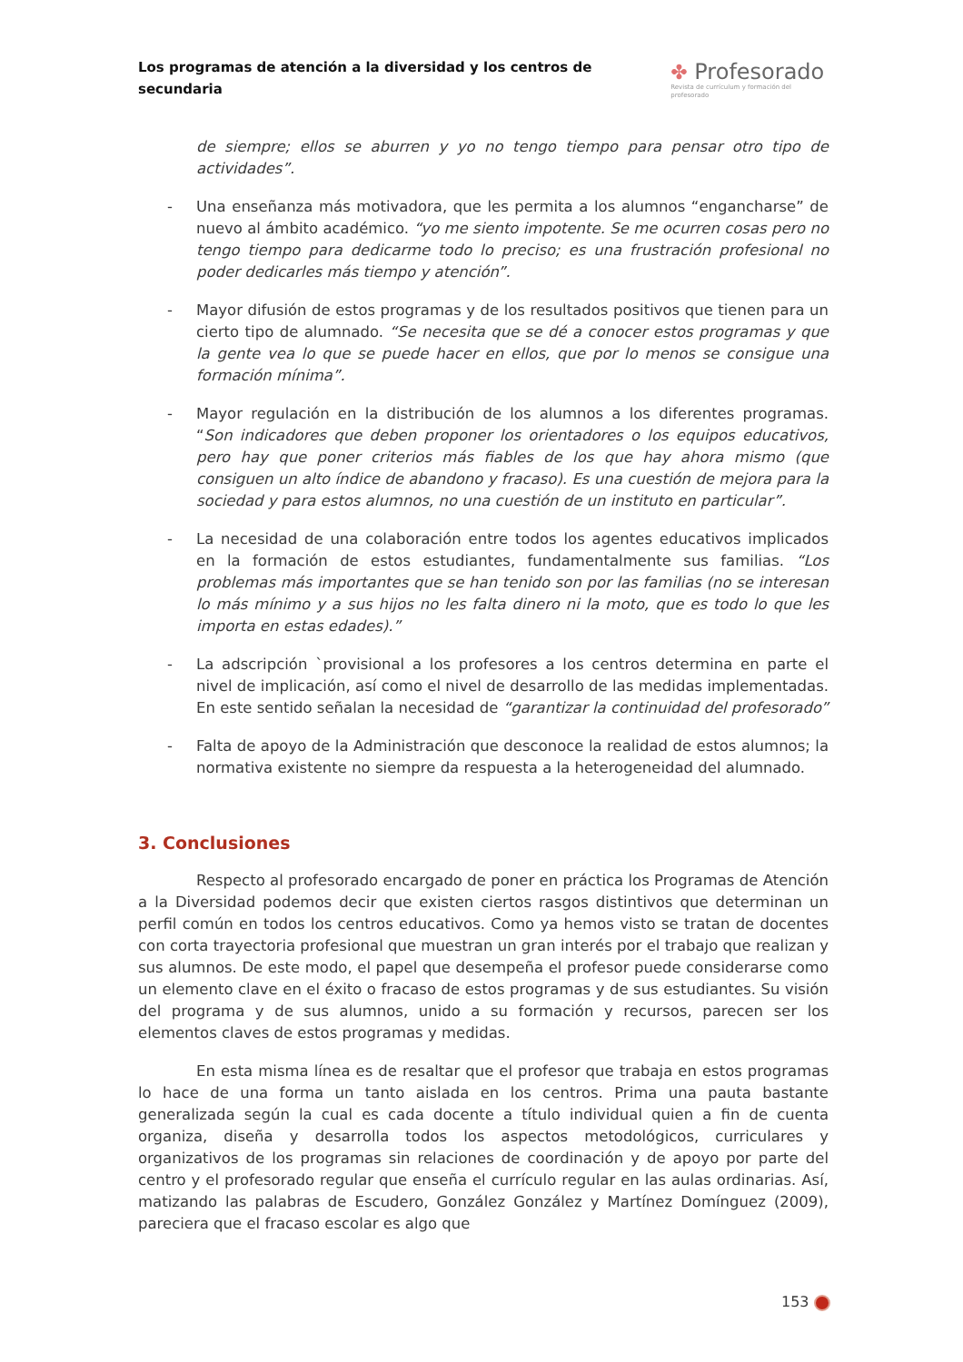Los programas de atención a la diversidad y los centros de secundaria
✤ Profesorado
Revista de currículum y formación del profesorado
de siempre; ellos se aburren y yo no tengo tiempo para pensar otro tipo de actividades”.
- Una enseñanza más motivadora, que les permita a los alumnos “engancharse” de nuevo al ámbito académico. “yo me siento impotente. Se me ocurren cosas pero no tengo tiempo para dedicarme todo lo preciso; es una frustración profesional no poder dedicarles más tiempo y atención”.
- Mayor difusión de estos programas y de los resultados positivos que tienen para un cierto tipo de alumnado. “Se necesita que se dé a conocer estos programas y que la gente vea lo que se puede hacer en ellos, que por lo menos se consigue una formación mínima”.
- Mayor regulación en la distribución de los alumnos a los diferentes programas. “Son indicadores que deben proponer los orientadores o los equipos educativos, pero hay que poner criterios más fiables de los que hay ahora mismo (que consiguen un alto índice de abandono y fracaso). Es una cuestión de mejora para la sociedad y para estos alumnos, no una cuestión de un instituto en particular”.
- La necesidad de una colaboración entre todos los agentes educativos implicados en la formación de estos estudiantes, fundamentalmente sus familias. “Los problemas más importantes que se han tenido son por las familias (no se interesan lo más mínimo y a sus hijos no les falta dinero ni la moto, que es todo lo que les importa en estas edades).”
- La adscripción `provisional a los profesores a los centros determina en parte el nivel de implicación, así como el nivel de desarrollo de las medidas implementadas. En este sentido señalan la necesidad de “garantizar la continuidad del profesorado”
- Falta de apoyo de la Administración que desconoce la realidad de estos alumnos; la normativa existente no siempre da respuesta a la heterogeneidad del alumnado.
3. Conclusiones
Respecto al profesorado encargado de poner en práctica los Programas de Atención a la Diversidad podemos decir que existen ciertos rasgos distintivos que determinan un perfil común en todos los centros educativos. Como ya hemos visto se tratan de docentes con corta trayectoria profesional que muestran un gran interés por el trabajo que realizan y sus alumnos. De este modo, el papel que desempeña el profesor puede considerarse como un elemento clave en el éxito o fracaso de estos programas y de sus estudiantes. Su visión del programa y de sus alumnos, unido a su formación y recursos, parecen ser los elementos claves de estos programas y medidas.
En esta misma línea es de resaltar que el profesor que trabaja en estos programas lo hace de una forma un tanto aislada en los centros. Prima una pauta bastante generalizada según la cual es cada docente a título individual quien a fin de cuenta organiza, diseña y desarrolla todos los aspectos metodológicos, curriculares y organizativos de los programas sin relaciones de coordinación y de apoyo por parte del centro y el profesorado regular que enseña el currículo regular en las aulas ordinarias. Así, matizando las palabras de Escudero, González González y Martínez Domínguez (2009), pareciera que el fracaso escolar es algo que
153